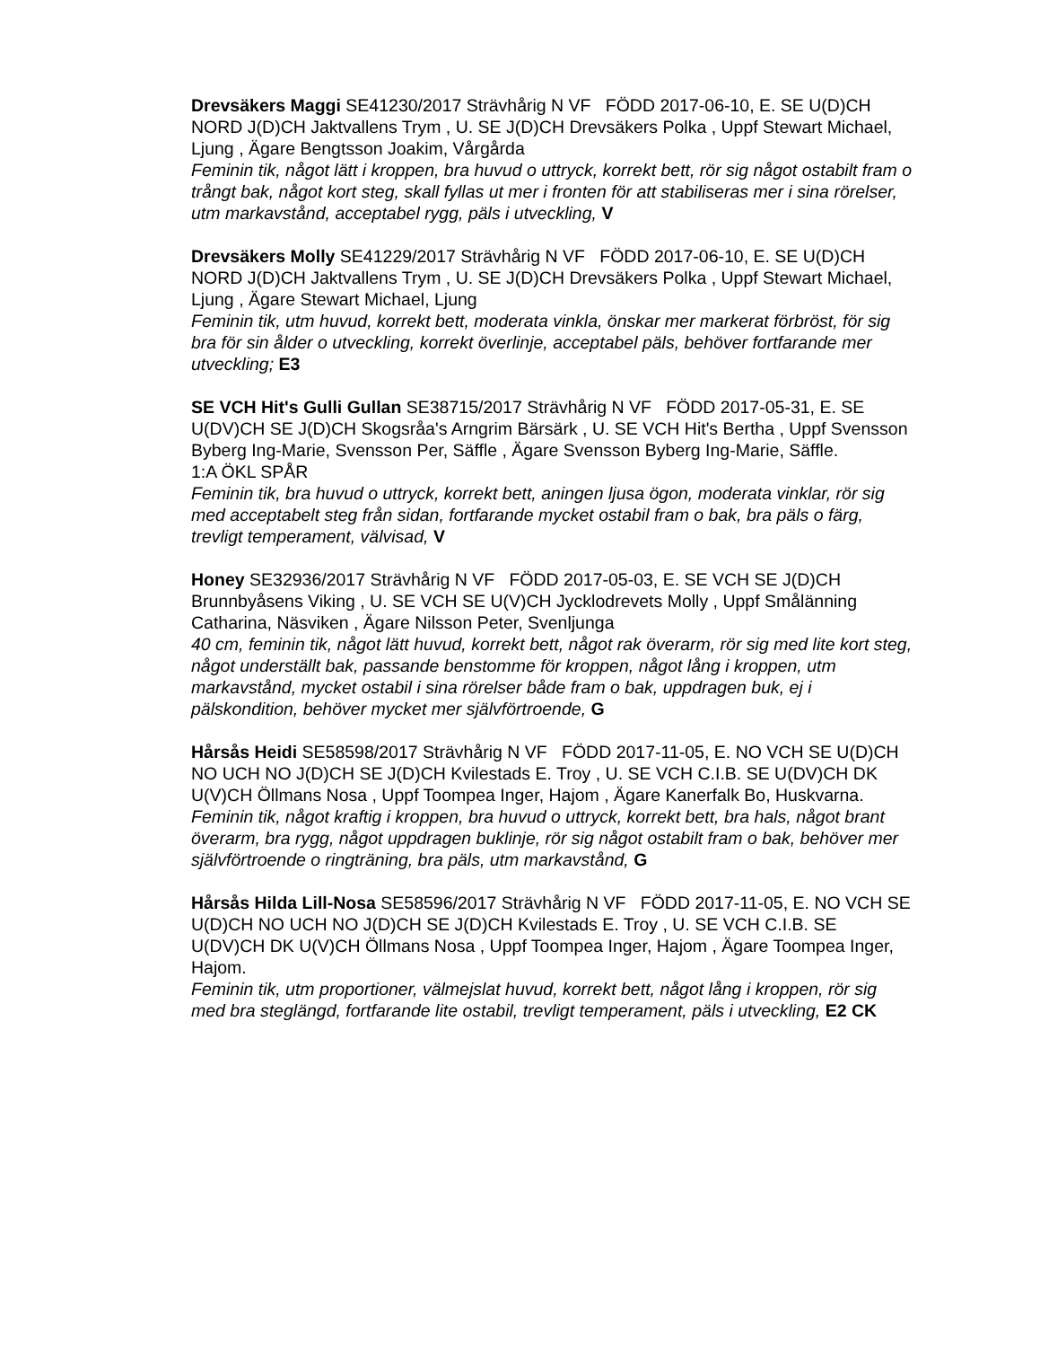Drevsäkers Maggi SE41230/2017 Strävhårig N VF FÖDD 2017-06-10, E. SE U(D)CH NORD J(D)CH Jaktvallens Trym , U. SE J(D)CH Drevsäkers Polka , Uppf Stewart Michael, Ljung , Ägare Bengtsson Joakim, Vårgårda
Feminin tik, något lätt i kroppen, bra huvud o uttryck, korrekt bett, rör sig något ostabilt fram o trångt bak, något kort steg, skall fyllas ut mer i fronten för att stabiliseras mer i sina rörelser, utm markavstånd, acceptabel rygg, päls i utveckling, V
Drevsäkers Molly SE41229/2017 Strävhårig N VF FÖDD 2017-06-10, E. SE U(D)CH NORD J(D)CH Jaktvallens Trym , U. SE J(D)CH Drevsäkers Polka , Uppf Stewart Michael, Ljung , Ägare Stewart Michael, Ljung
Feminin tik, utm huvud, korrekt bett, moderata vinkla, önskar mer markerat förbröst, för sig bra för sin ålder o utveckling, korrekt överlinje, acceptabel päls, behöver fortfarande mer utveckling; E3
SE VCH Hit's Gulli Gullan SE38715/2017 Strävhårig N VF FÖDD 2017-05-31, E. SE U(DV)CH SE J(D)CH Skogsråa's Arngrim Bärsärk , U. SE VCH Hit's Bertha , Uppf Svensson Byberg Ing-Marie, Svensson Per, Säffle , Ägare Svensson Byberg Ing-Marie, Säffle.
1:A ÖKL SPÅR
Feminin tik, bra huvud o uttryck, korrekt bett, aningen ljusa ögon, moderata vinklar, rör sig med acceptabelt steg från sidan, fortfarande mycket ostabil fram o bak, bra päls o färg, trevligt temperament, välvisad, V
Honey SE32936/2017 Strävhårig N VF FÖDD 2017-05-03, E. SE VCH SE J(D)CH Brunnbyåsens Viking , U. SE VCH SE U(V)CH Jycklodrevets Molly , Uppf Smålänning Catharina, Näsviken , Ägare Nilsson Peter, Svenljunga
40 cm, feminin tik, något lätt huvud, korrekt bett, något rak överarm, rör sig med lite kort steg, något underställt bak, passande benstomme för kroppen, något lång i kroppen, utm markavstånd, mycket ostabil i sina rörelser både fram o bak, uppdragen buk, ej i pälskondition, behöver mycket mer självförtroende, G
Hårsås Heidi SE58598/2017 Strävhårig N VF FÖDD 2017-11-05, E. NO VCH SE U(D)CH NO UCH NO J(D)CH SE J(D)CH Kvilestads E. Troy , U. SE VCH C.I.B. SE U(DV)CH DK U(V)CH Öllmans Nosa , Uppf Toompea Inger, Hajom , Ägare Kanerfalk Bo, Huskvarna.
Feminin tik, något kraftig i kroppen, bra huvud o uttryck, korrekt bett, bra hals, något brant överarm, bra rygg, något uppdragen buklinje, rör sig något ostabilt fram o bak, behöver mer självförtroende o ringträning, bra päls, utm markavstånd, G
Hårsås Hilda Lill-Nosa SE58596/2017 Strävhårig N VF FÖDD 2017-11-05, E. NO VCH SE U(D)CH NO UCH NO J(D)CH SE J(D)CH Kvilestads E. Troy , U. SE VCH C.I.B. SE U(DV)CH DK U(V)CH Öllmans Nosa , Uppf Toompea Inger, Hajom , Ägare Toompea Inger, Hajom.
Feminin tik, utm proportioner, välmejslat huvud, korrekt bett, något lång i kroppen, rör sig med bra steglängd, fortfarande lite ostabil, trevligt temperament, päls i utveckling, E2 CK